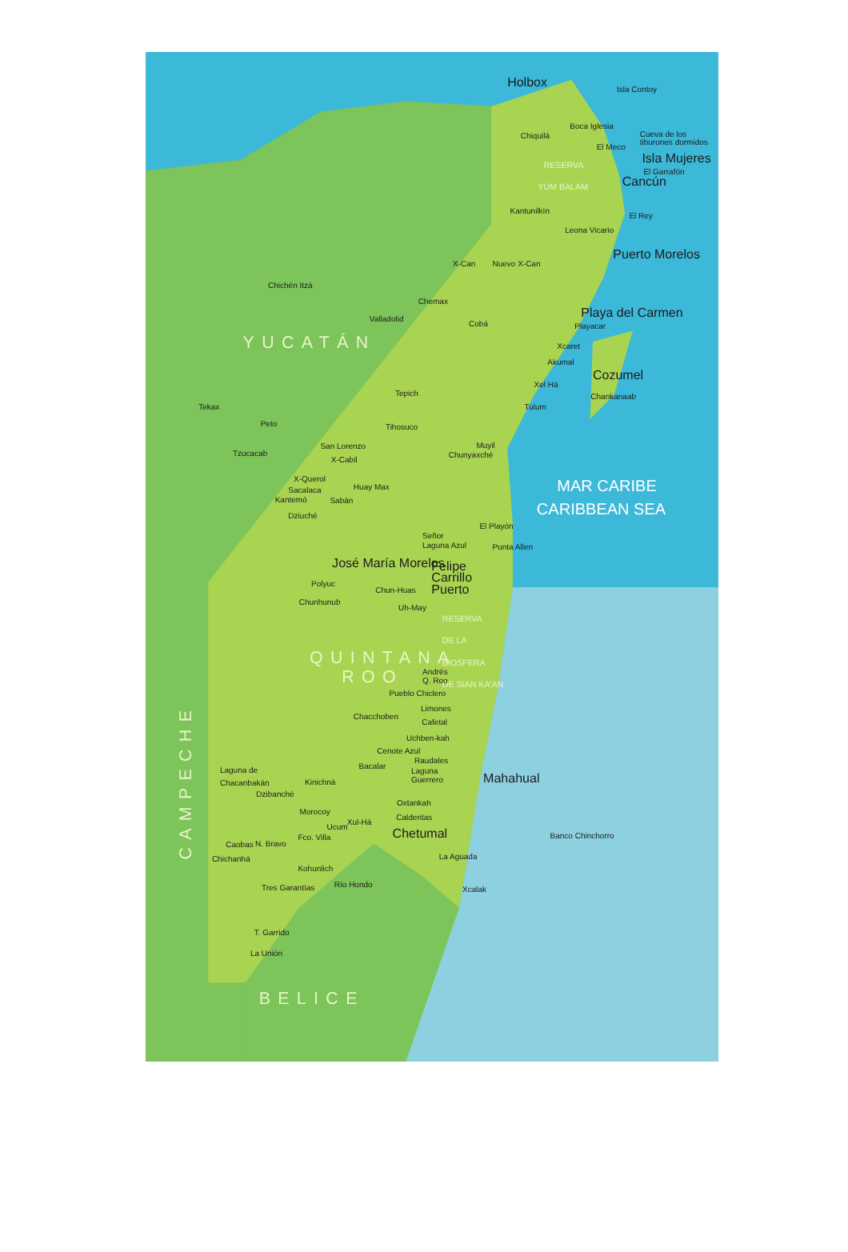Holbox
Isla Contoy
Boca Iglesia
Chiquilá
Cueva de los
tiburones dormidos
El Meco
Isla Mujeres
El Garrafón
RESERVA
YUM BALAM
Cancún
El Rey
Kantunilkín
Leona Vicario
Puerto Morelos
X-Can
Nuevo X-Can
Chichén Itzá
Chemax
Valladolid
Cobá
Playa del Carmen
Playacar
YUCATÁN
Xcaret
Akumal
Cozumel
Xel Há
Chankanaab
Tepich
Tekax
Tulum
Peto
Tihosuco
San Lorenzo
Muyil
Tzucacab
Chunyaxché
X-Cabil
X-Querol
Huay Max
MAR CARIBE
Sacalaca
Kantemó
Sabán
CARIBBEAN SEA
Dziuché
El Playón
Señor
Laguna Azul
Punta Allen
José María Morelos
Felipe
Carrillo
Puerto
Polyuc
Chun-Huas
Chunhunub
Uh-May
RESERVA
DE LA
BIOSFERA
DE SIAN KA'AN
QUINTANA
ROO
Andrés
Q. Roo
Pueblo Chiclero
Limones
Chacchoben
Cafetal
Uchben-kah
Cenote Azul
Raudales
Bacalar
Laguna de
Laguna
Guerrero
Chacanbakán
Kinichná
Mahahual
Dzibanché
Oxtankah
Morocoy
Calderitas
Xul-Há
Ucum
Chetumal
Fco. Villa
N. Bravo
Caobas
Banco Chinchorro
Chichanhá
La Aguada
Kohunlich
Río Hondo
Tres Garantías
Xcalak
T. Garrido
La Unión
BELICE
CAMPECHE